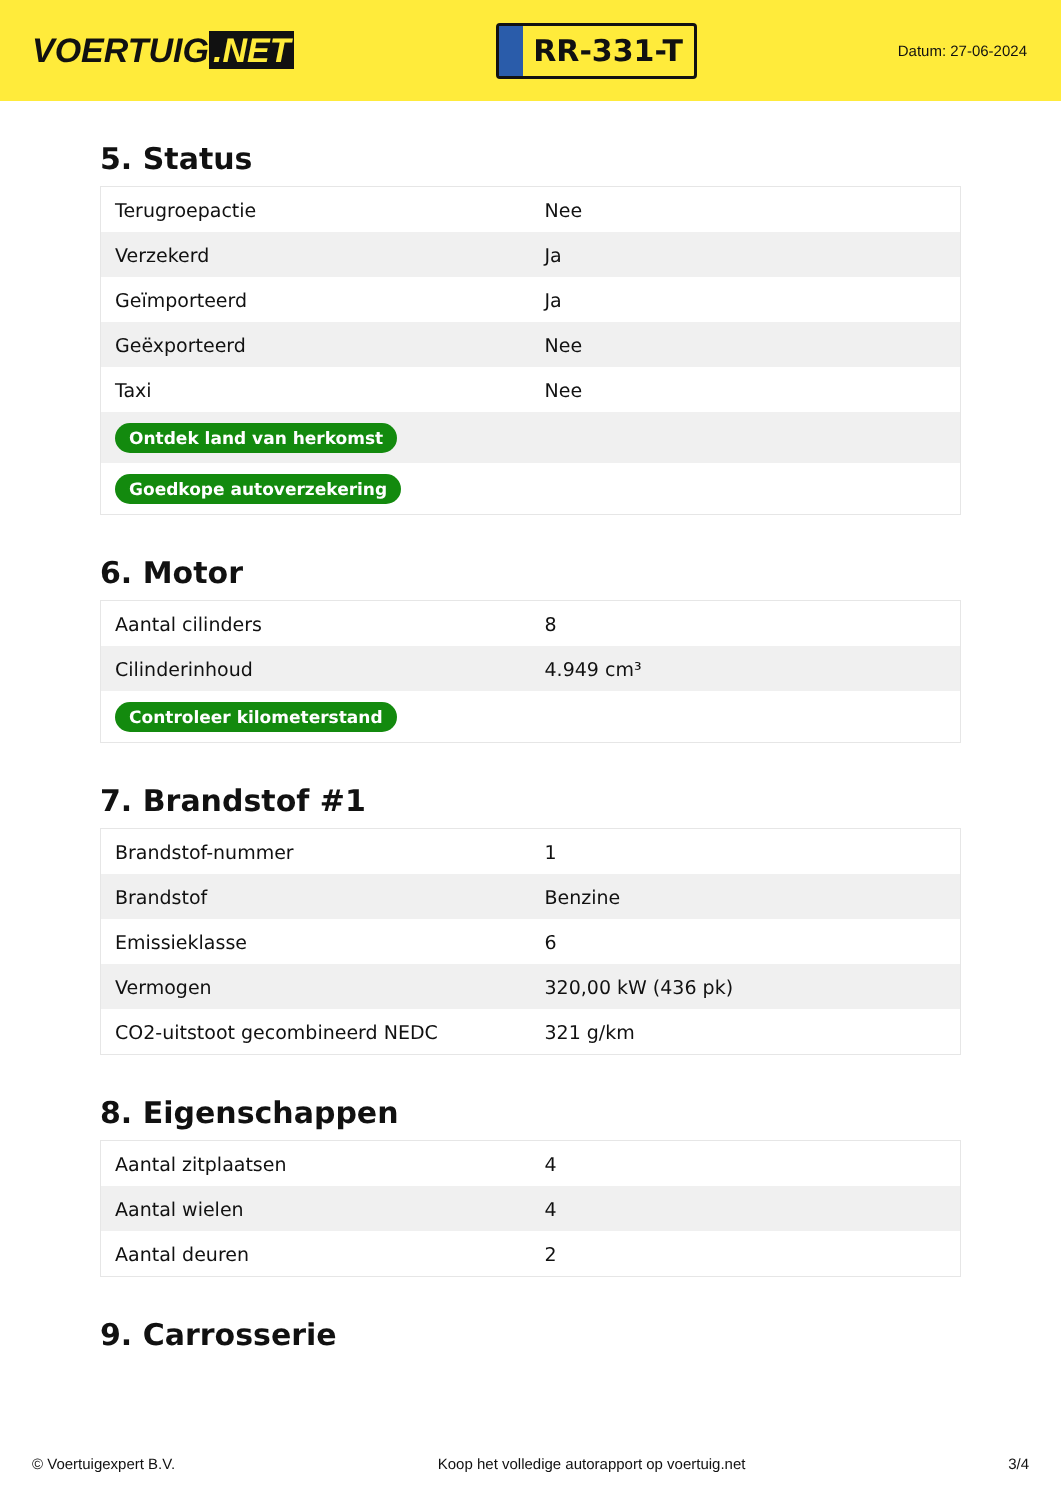VOERTUIG.NET
RR-331-T
Datum: 27-06-2024
5. Status
| Terugroepactie | Nee |
| Verzekerd | Ja |
| Geïmporteerd | Ja |
| Geëxporteerd | Nee |
| Taxi | Nee |
| Ontdek land van herkomst | |
| Goedkope autoverzekering | |
6. Motor
| Aantal cilinders | 8 |
| Cilinderinhoud | 4.949 cm³ |
| Controleer kilometerstand | |
7. Brandstof #1
| Brandstof-nummer | 1 |
| Brandstof | Benzine |
| Emissieklasse | 6 |
| Vermogen | 320,00 kW (436 pk) |
| CO2-uitstoot gecombineerd NEDC | 321 g/km |
8. Eigenschappen
| Aantal zitplaatsen | 4 |
| Aantal wielen | 4 |
| Aantal deuren | 2 |
9. Carrosserie
© Voertuigexpert B.V. Koop het volledige autorapport op voertuig.net 3/4